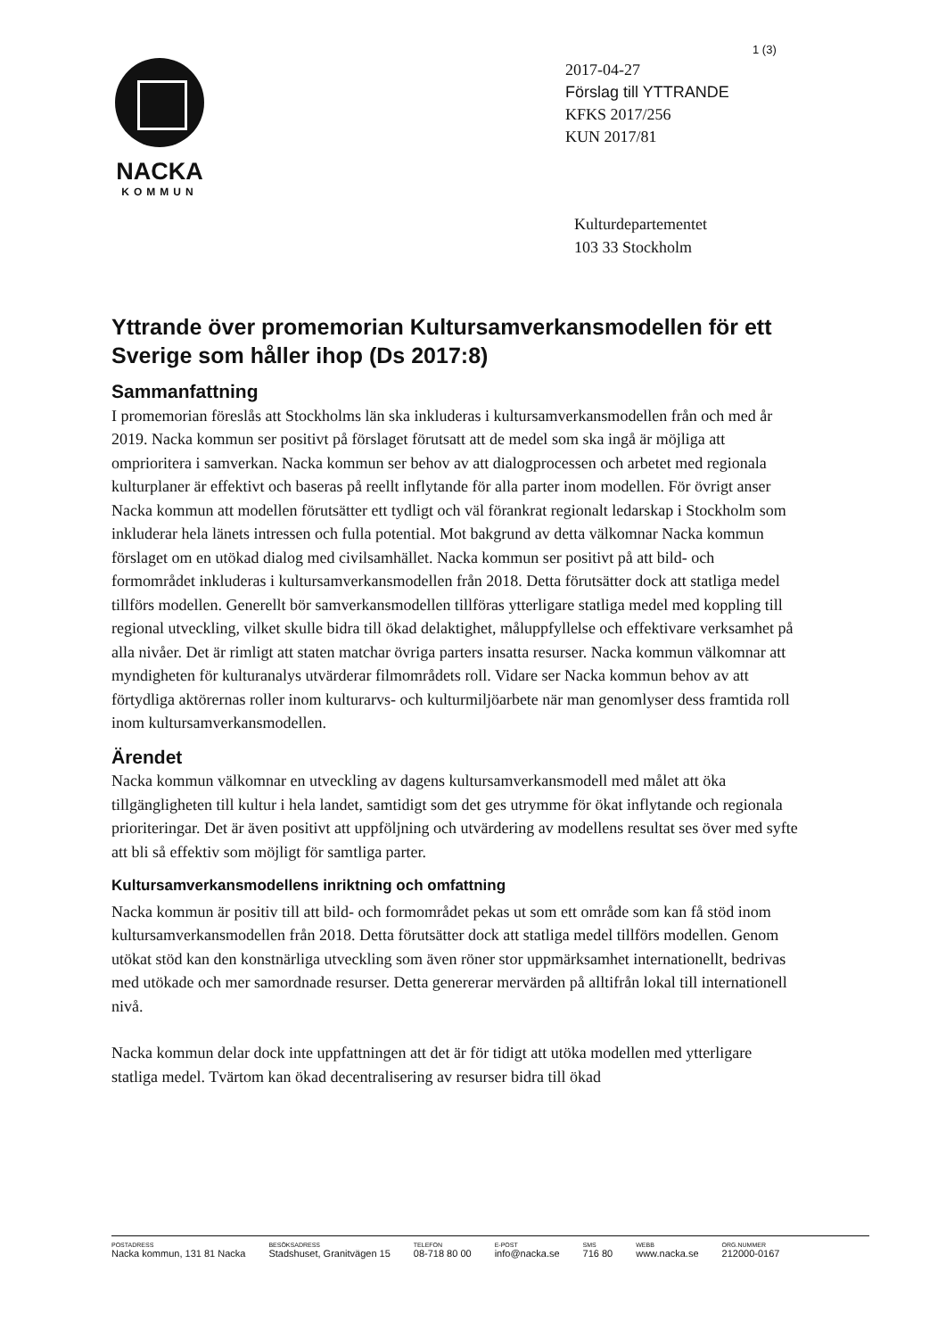1 (3)
NACKA
KOMMUN
2017-04-27
Förslag till YTTRANDE
KFKS 2017/256
KUN 2017/81
Kulturdepartementet
103 33 Stockholm
Yttrande över promemorian Kultursamverkansmodellen för ett Sverige som håller ihop (Ds 2017:8)
Sammanfattning
I promemorian föreslås att Stockholms län ska inkluderas i kultursamverkansmodellen från och med år 2019. Nacka kommun ser positivt på förslaget förutsatt att de medel som ska ingå är möjliga att omprioritera i samverkan. Nacka kommun ser behov av att dialogprocessen och arbetet med regionala kulturplaner är effektivt och baseras på reellt inflytande för alla parter inom modellen. För övrigt anser Nacka kommun att modellen förutsätter ett tydligt och väl förankrat regionalt ledarskap i Stockholm som inkluderar hela länets intressen och fulla potential. Mot bakgrund av detta välkomnar Nacka kommun förslaget om en utökad dialog med civilsamhället. Nacka kommun ser positivt på att bild- och formområdet inkluderas i kultursamverkansmodellen från 2018. Detta förutsätter dock att statliga medel tillförs modellen. Generellt bör samverkansmodellen tillföras ytterligare statliga medel med koppling till regional utveckling, vilket skulle bidra till ökad delaktighet, måluppfyllelse och effektivare verksamhet på alla nivåer. Det är rimligt att staten matchar övriga parters insatta resurser. Nacka kommun välkomnar att myndigheten för kulturanalys utvärderar filmområdets roll. Vidare ser Nacka kommun behov av att förtydliga aktörernas roller inom kulturarvs- och kulturmiljöarbete när man genomlyser dess framtida roll inom kultursamverkansmodellen.
Ärendet
Nacka kommun välkomnar en utveckling av dagens kultursamverkansmodell med målet att öka tillgängligheten till kultur i hela landet, samtidigt som det ges utrymme för ökat inflytande och regionala prioriteringar. Det är även positivt att uppföljning och utvärdering av modellens resultat ses över med syfte att bli så effektiv som möjligt för samtliga parter.
Kultursamverkansmodellens inriktning och omfattning
Nacka kommun är positiv till att bild- och formområdet pekas ut som ett område som kan få stöd inom kultursamverkansmodellen från 2018. Detta förutsätter dock att statliga medel tillförs modellen. Genom utökat stöd kan den konstnärliga utveckling som även röner stor uppmärksamhet internationellt, bedrivas med utökade och mer samordnade resurser. Detta genererar mervärden på alltifrån lokal till internationell nivå.
Nacka kommun delar dock inte uppfattningen att det är för tidigt att utöka modellen med ytterligare statliga medel. Tvärtom kan ökad decentralisering av resurser bidra till ökad
POSTADRESS
Nacka kommun, 131 81 Nacka
BESÖKSADRESS
Stadshuset, Granitvägen 15
TELEFON
08-718 80 00
E-POST
info@nacka.se
SMS
716 80
WEBB
www.nacka.se
ORG.NUMMER
212000-0167